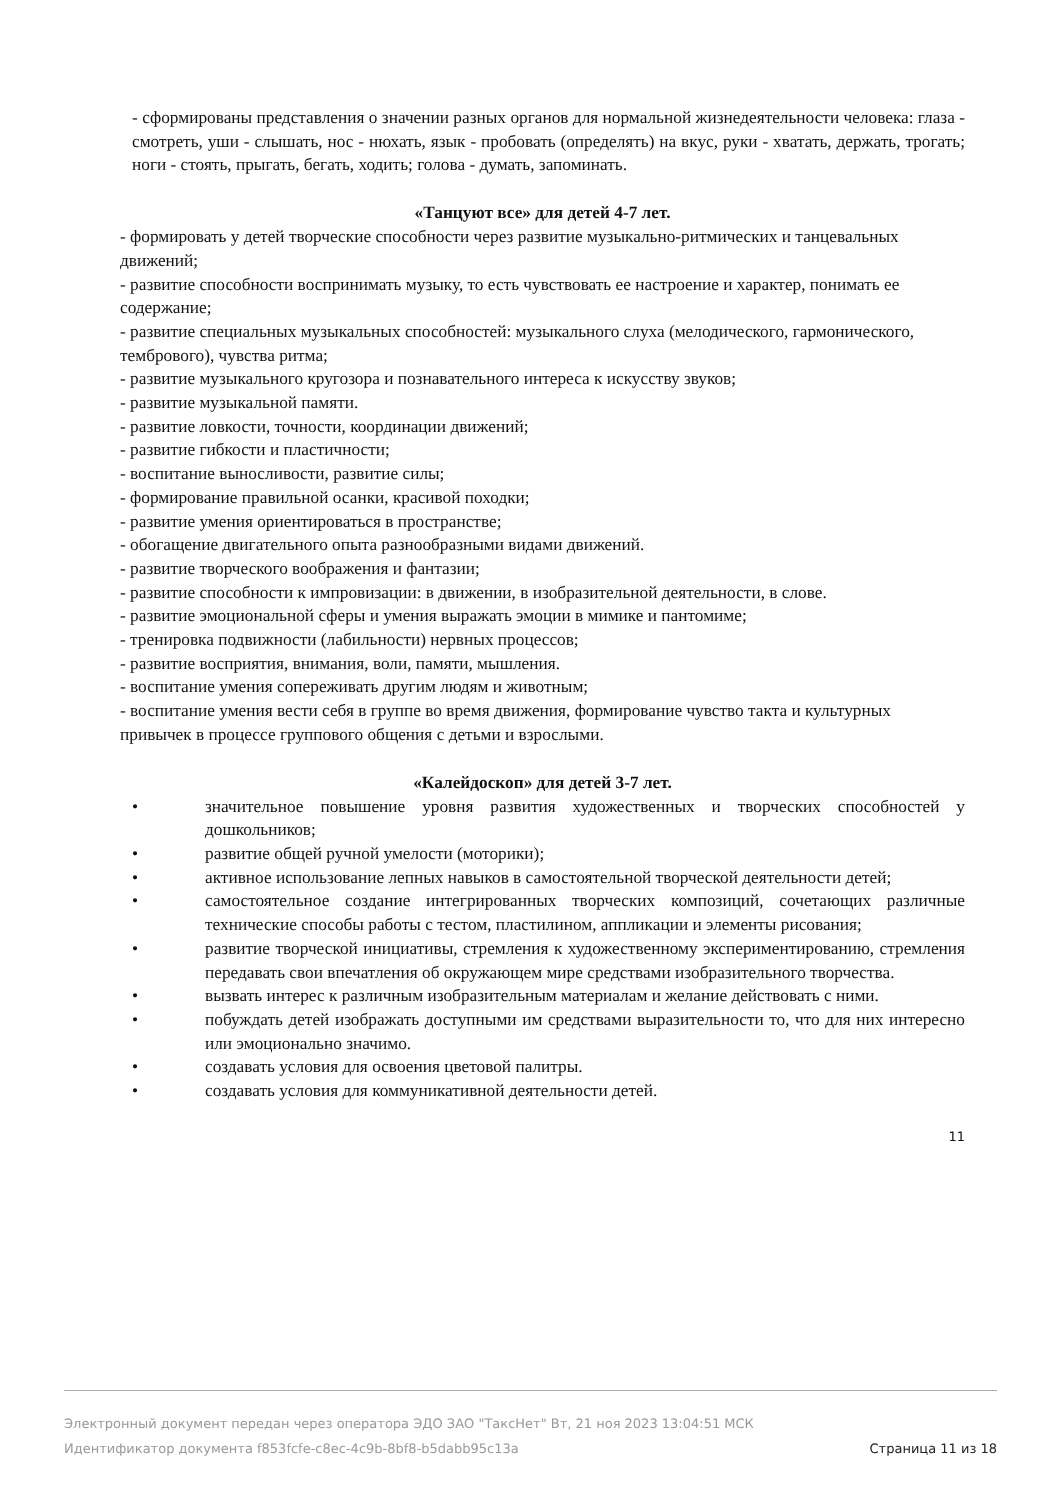- сформированы представления о значении разных органов для нормальной жизнедеятельности человека: глаза - смотреть, уши - слышать, нос - нюхать, язык - пробовать (определять) на вкус, руки - хватать, держать, трогать; ноги - стоять, прыгать, бегать, ходить; голова - думать, запоминать.
«Танцуют все» для детей 4-7 лет.
- формировать у детей творческие способности через развитие музыкально-ритмических и танцевальных движений;
- развитие способности воспринимать музыку, то есть чувствовать ее настроение и характер, понимать ее содержание;
- развитие специальных музыкальных способностей: музыкального слуха (мелодического, гармонического, тембрового), чувства ритма;
- развитие музыкального кругозора и познавательного интереса к искусству звуков;
- развитие музыкальной памяти.
- развитие ловкости, точности, координации движений;
- развитие гибкости и пластичности;
- воспитание выносливости, развитие силы;
- формирование правильной осанки, красивой походки;
- развитие умения ориентироваться в пространстве;
- обогащение двигательного опыта разнообразными видами движений.
- развитие творческого воображения и фантазии;
- развитие способности к импровизации: в движении, в изобразительной деятельности, в слове.
- развитие эмоциональной сферы и умения выражать эмоции в мимике и пантомиме;
- тренировка подвижности (лабильности) нервных процессов;
- развитие восприятия, внимания, воли, памяти, мышления.
- воспитание умения сопереживать другим людям и животным;
- воспитание умения вести себя в группе во время движения, формирование чувство такта и культурных привычек в процессе группового общения с детьми и взрослыми.
«Калейдоскоп» для детей 3-7 лет.
• значительное повышение уровня развития художественных и творческих способностей у дошкольников;
• развитие общей ручной умелости (моторики);
• активное использование лепных навыков в самостоятельной творческой деятельности детей;
• самостоятельное создание интегрированных творческих композиций, сочетающих различные технические способы работы с тестом, пластилином, аппликации и элементы рисования;
• развитие творческой инициативы, стремления к художественному экспериментированию, стремления передавать свои впечатления об окружающем мире средствами изобразительного творчества.
• вызвать интерес к различным изобразительным материалам и желание действовать с ними.
• побуждать детей изображать доступными им средствами выразительности то, что для них интересно или эмоционально значимо.
• создавать условия для освоения цветовой палитры.
• создавать условия для коммуникативной деятельности детей.
11
Электронный документ передан через оператора ЭДО ЗАО "ТаксНет" Вт, 21 ноя 2023 13:04:51 МСК
Идентификатор документа f853fcfe-c8ec-4c9b-8bf8-b5dabb95c13a Страница 11 из 18